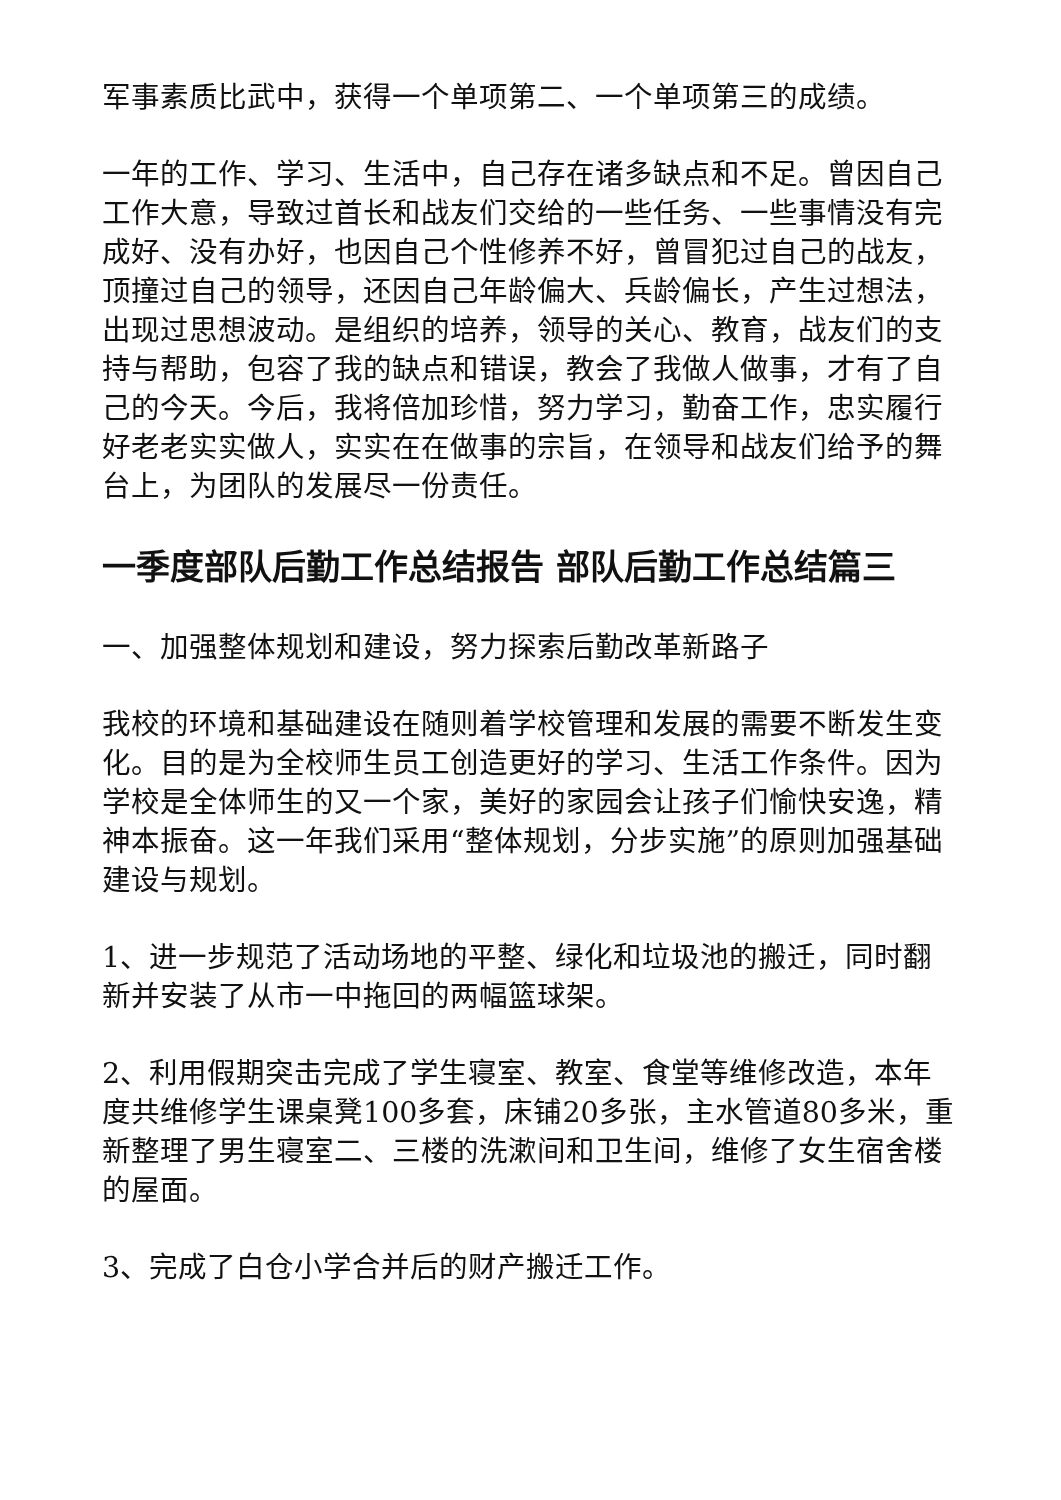军事素质比武中，获得一个单项第二、一个单项第三的成绩。
一年的工作、学习、生活中，自己存在诸多缺点和不足。曾因自己工作大意，导致过首长和战友们交给的一些任务、一些事情没有完成好、没有办好，也因自己个性修养不好，曾冒犯过自己的战友，顶撞过自己的领导，还因自己年龄偏大、兵龄偏长，产生过想法，出现过思想波动。是组织的培养，领导的关心、教育，战友们的支持与帮助，包容了我的缺点和错误，教会了我做人做事，才有了自己的今天。今后，我将倍加珍惜，努力学习，勤奋工作，忠实履行好老老实实做人，实实在在做事的宗旨，在领导和战友们给予的舞台上，为团队的发展尽一份责任。
一季度部队后勤工作总结报告 部队后勤工作总结篇三
一、加强整体规划和建设，努力探索后勤改革新路子
我校的环境和基础建设在随则着学校管理和发展的需要不断发生变化。目的是为全校师生员工创造更好的学习、生活工作条件。因为学校是全体师生的又一个家，美好的家园会让孩子们愉快安逸，精神本振奋。这一年我们采用“整体规划，分步实施”的原则加强基础建设与规划。
1、进一步规范了活动场地的平整、绿化和垃圾池的搬迁，同时翻新并安装了从市一中拖回的两幅篮球架。
2、利用假期突击完成了学生寝室、教室、食堂等维修改造，本年度共维修学生课桌凳100多套，床铺20多张，主水管道80多米，重新整理了男生寝室二、三楼的洗漱间和卫生间，维修了女生宿舍楼的屋面。
3、完成了白仓小学合并后的财产搬迁工作。